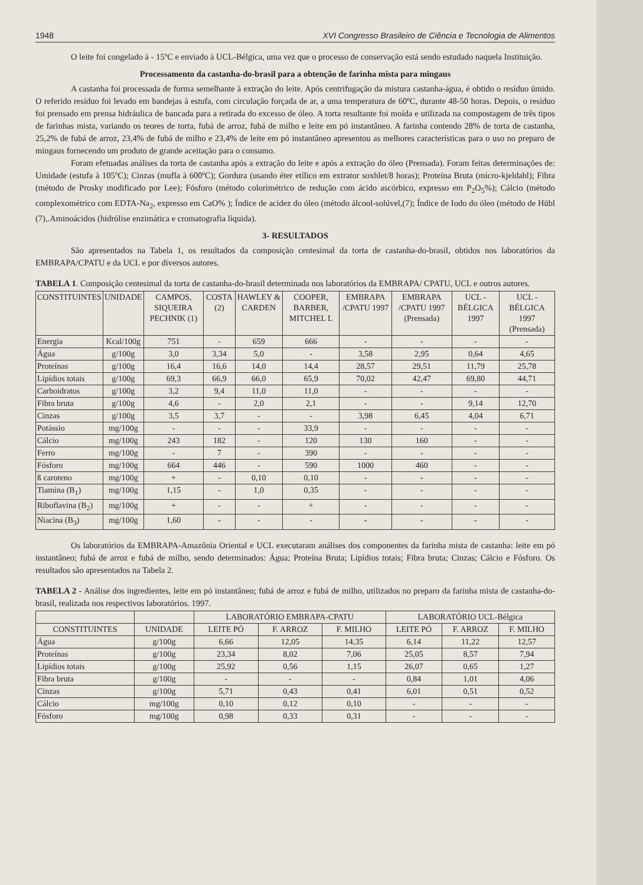1948 XVI Congresso Brasileiro de Ciência e Tecnologia de Alimentos
O leite foi congelado à - 15ºC e enviado à UCL-Bélgica, uma vez que o processo de conservação está sendo estudado naquela Instituição.
Processamento da castanha-do-brasil para a obtenção de farinha mista para mingaus
A castanha foi processada de forma semelhante à extração do leite. Após centrifugação da mistura castanha-água, é obtido o resíduo úmido. O referido resíduo foi levado em bandejas à estufa, com circulação forçada de ar, a uma temperatura de 60ºC, durante 48-50 horas. Depois, o resíduo foi prensado em prensa hidráulica de bancada para a retirada do excesso de óleo. A torta resultante foi moída e utilizada na compostagem de três tipos de farinhas mista, variando os teores de torta, fubá de arroz, fubá de milho e leite em pó instantâneo. A farinha contendo 28% de torta de castanha, 25,2% de fubá de arroz, 23,4% de fubá de milho e 23,4% de leite em pó instantâneo apresentou as melhores características para o uso no preparo de mingaus fornecendo um produto de grande aceitação para o consumo.
Foram efetuadas análises da torta de castanha após a extração do leite e após a extração do óleo (Prensada). Foram feitas determinações de: Umidade (estufa à 105ºC); Cinzas (mufla à 600ºC); Gordura (usando éter etílico em extrator soxhlet/8 horas); Proteína Bruta (micro-kjeldahl); Fibra (método de Prosky modificado por Lee); Fósforo (método colorimétrico de redução com ácido ascórbico, expresso em P<sub>2</sub>O<sub>5</sub>%); Cálcio (método complexométrico com EDTA-Na<sub>2</sub>, expresso em CaO% ); Índice de acidez do óleo (método álcool-solúvel,(7); Índice de Iodo do óleo (método de Hübl (7),.Aminoácidos (hidrólise enzimática e cromatografia líquida).
3- RESULTADOS
São apresentados na Tabela 1, os resultados da composição centesimal da torta de castanha-do-brasil, obtidos nos laboratórios da EMBRAPA/CPATU e da UCL e por diversos autores.
TABELA 1. Composição centesimal da torta de castanha-do-brasil determinada nos laboratórios da EMBRAPA/ CPATU, UCL e outros autores.
| CONSTITUINTES | UNIDADE | CAMPOS, SIQUEIRA PECHNIK (1) | COSTA (2) | HAWLEY & CARDEN | COOPER, BARBER, MITCHEL L | EMBRAPA /CPATU 1997 | EMBRAPA /CPATU 1997 (Prensada) | UCL - BÉLGICA 1997 | UCL - BÉLGICA 1997 (Prensada) |
| --- | --- | --- | --- | --- | --- | --- | --- | --- | --- |
| Energia | Kcal/100g | 751 | - | 659 | 666 | - | - | - | - |
| Água | g/100g | 3,0 | 3,34 | 5,0 | - | 3,58 | 2,95 | 0,64 | 4,65 |
| Proteínas | g/100g | 16,4 | 16,6 | 14,0 | 14,4 | 28,57 | 29,51 | 11,79 | 25,78 |
| Lipídios totais | g/100g | 69,3 | 66,9 | 66,0 | 65,9 | 70,02 | 42,47 | 69,80 | 44,71 |
| Carboidratos | g/100g | 3,2 | 9,4 | 11,0 | 11,0 | - | - | - | - |
| Fibra bruta | g/100g | 4,6 | - | 2,0 | 2,1 | - | - | 9,14 | 12,70 |
| Cinzas | g/100g | 3,5 | 3,7 | - | - | 3,98 | 6,45 | 4,04 | 6,71 |
| Potássio | mg/100g | - | - | - | 33,9 | - | - | - | - |
| Cálcio | mg/100g | 243 | 182 | - | 120 | 130 | 160 | - | - |
| Ferro | mg/100g | - | 7 | - | 390 | - | - | - | - |
| Fósforo | mg/100g | 664 | 446 | - | 590 | 1000 | 460 | - | - |
| ß caroteno | mg/100g | + | - | 0,10 | 0,10 | - | - | - | - |
| Tiamina (B<sub>1</sub>) | mg/100g | 1,15 | - | 1,0 | 0,35 | - | - | - | - |
| Riboflavina (B<sub>2</sub>) | mg/100g | + | - | - | + | - | - | - | - |
| Niacina (B<sub>3</sub>) | mg/100g | 1,60 | - | - | - | - | - | - | - |
Os laboratórios da EMBRAPA-Amazônia Oriental e UCL executaram análises dos componentes da farinha mista de castanha: leite em pó instantâneo; fubá de arroz e fubá de milho, sendo determinados: Água; Proteína Bruta; Lipídios totais; Fibra bruta; Cinzas; Cálcio e Fósforo. Os resultados são apresentados na Tabela 2.
TABELA 2 - Análise dos ingredientes, leite em pó instantâneo; fubá de arroz e fubá de milho, utilizados no preparo da farinha mista de castanha-do-brasil, realizada nos respectivos laboratórios. 1997.
| | | LABORATÓRIO EMBRAPA-CPATU | | | LABORATÓRIO UCL-Bélgica | | |
| --- | --- | --- | --- | --- | --- | --- | --- |
| CONSTITUINTES | UNIDADE | LEITE PÓ | F. ARROZ | F. MILHO | LEITE PÓ | F. ARROZ | F. MILHO |
| Água | g/100g | 6,66 | 12,05 | 14,35 | 6,14 | 11,22 | 12,57 |
| Proteínas | g/100g | 23,34 | 8,02 | 7,06 | 25,05 | 8,57 | 7,94 |
| Lipídios totais | g/100g | 25,92 | 0,56 | 1,15 | 26,07 | 0,65 | 1,27 |
| Fibra bruta | g/100g | - | - | - | 0,84 | 1,01 | 4,06 |
| Cinzas | g/100g | 5,71 | 0,43 | 0,41 | 6,01 | 0,51 | 0,52 |
| Cálcio | mg/100g | 0,10 | 0,12 | 0,10 | - | - | - |
| Fósforo | mg/100g | 0,98 | 0,33 | 0,31 | - | - | - |